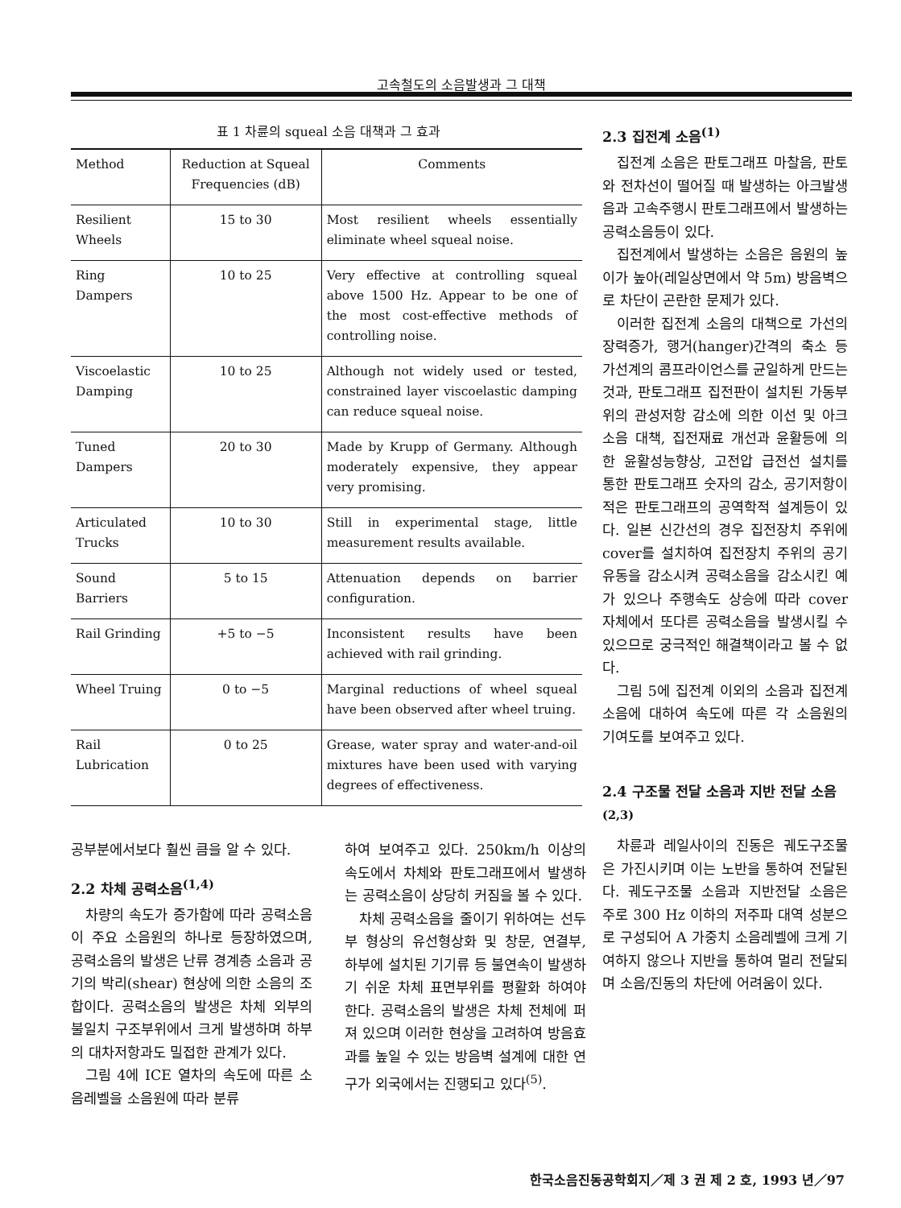고속철도의 소음발생과 그 대책
표 1 차륜의 squeal 소음 대책과 그 효과
| Method | Reduction at Squeal Frequencies (dB) | Comments |
| --- | --- | --- |
| Resilient Wheels | 15 to 30 | Most resilient wheels essentially eliminate wheel squeal noise. |
| Ring Dampers | 10 to 25 | Very effective at controlling squeal above 1500 Hz. Appear to be one of the most cost-effective methods of controlling noise. |
| Viscoelastic Damping | 10 to 25 | Although not widely used or tested, constrained layer viscoelastic damping can reduce squeal noise. |
| Tuned Dampers | 20 to 30 | Made by Krupp of Germany. Although moderately expensive, they appear very promising. |
| Articulated Trucks | 10 to 30 | Still in experimental stage, little measurement results available. |
| Sound Barriers | 5 to 15 | Attenuation depends on barrier configuration. |
| Rail Grinding | +5 to −5 | Inconsistent results have been achieved with rail grinding. |
| Wheel Truing | 0 to −5 | Marginal reductions of wheel squeal have been observed after wheel truing. |
| Rail Lubrication | 0 to 25 | Grease, water spray and water-and-oil mixtures have been used with varying degrees of effectiveness. |
공부분에서보다 훨씬 큼을 알 수 있다.
2.2 차체 공력소음<sup>(1,4)</sup>
차량의 속도가 증가함에 따라 공력소음이 주요 소음원의 하나로 등장하였으며, 공력소음의 발생은 난류 경계층 소음과 공기의 박리(shear) 현상에 의한 소음의 조합이다. 공력소음의 발생은 차체 외부의 불일치 구조부위에서 크게 발생하며 하부의 대차저항과도 밀접한 관계가 있다.
그림 4에 ICE 열차의 속도에 따른 소음레벨을 소음원에 따라 분류
하여 보여주고 있다. 250km/h 이상의 속도에서 차체와 판토그래프에서 발생하는 공력소음이 상당히 커짐을 볼 수 있다.
차체 공력소음을 줄이기 위하여는 선두부 형상의 유선형상화 및 창문, 연결부, 하부에 설치된 기기류 등 불연속이 발생하기 쉬운 차체 표면부위를 평활화 하여야 한다. 공력소음의 발생은 차체 전체에 퍼져 있으며 이러한 현상을 고려하여 방음효과를 높일 수 있는 방음벽 설계에 대한 연구가 외국에서는 진행되고 있다<sup>(5)</sup>.
2.3 집전계 소음<sup>(1)</sup>
집전계 소음은 판토그래프 마찰음, 판토와 전차선이 떨어질 때 발생하는 아크발생음과 고속주행시 판토그래프에서 발생하는 공력소음등이 있다.
집전계에서 발생하는 소음은 음원의 높이가 높아(레일상면에서 약 5m) 방음벽으로 차단이 곤란한 문제가 있다.
이러한 집전계 소음의 대책으로 가선의 장력증가, 행거(hanger)간격의 축소 등 가선계의 콤프라이언스를 균일하게 만드는 것과, 판토그래프 집전판이 설치된 가동부위의 관성저항 감소에 의한 이선 및 아크소음 대책, 집전재료 개선과 윤활등에 의한 윤활성능향상, 고전압 급전선 설치를 통한 판토그래프 숫자의 감소, 공기저항이 적은 판토그래프의 공역학적 설계등이 있다. 일본 신간선의 경우 집전장치 주위에 cover를 설치하여 집전장치 주위의 공기유동을 감소시켜 공력소음을 감소시킨 예가 있으나 주행속도 상승에 따라 cover 자체에서 또다른 공력소음을 발생시킬 수 있으므로 궁극적인 해결책이라고 볼 수 없다.
그림 5에 집전계 이외의 소음과 집전계 소음에 대하여 속도에 따른 각 소음원의 기여도를 보여주고 있다.
2.4 구조물 전달 소음과 지반 전달 소음<sup>(2,3)</sup>
차륜과 레일사이의 진동은 궤도구조물은 가진시키며 이는 노반을 통하여 전달된다. 궤도구조물 소음과 지반전달 소음은 주로 300 Hz 이하의 저주파 대역 성분으로 구성되어 A 가중치 소음레벨에 크게 기여하지 않으나 지반을 통하여 멀리 전달되며 소음/진동의 차단에 어려움이 있다.
한국소음진동공학회지／제 3 권 제 2 호, 1993 년／97